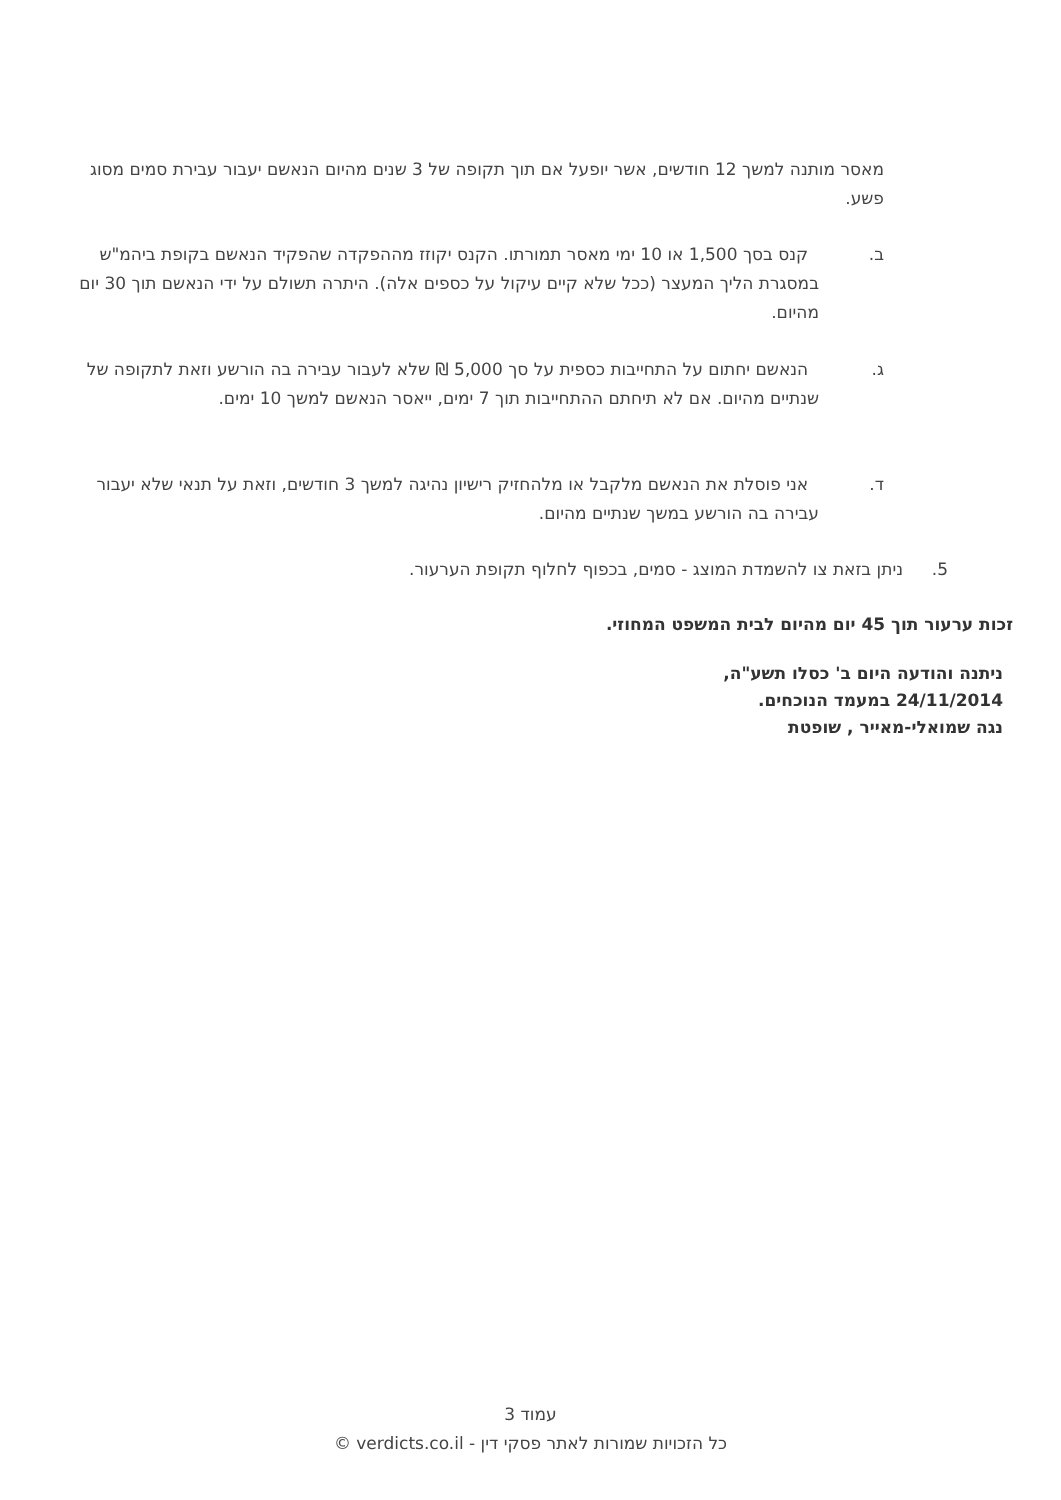מאסר מותנה למשך 12 חודשים, אשר יופעל אם תוך תקופה של 3 שנים מהיום הנאשם יעבור עבירת סמים מסוג פשע.
ב. קנס בסך 1,500 או 10 ימי מאסר תמורתו. הקנס יקוזז מההפקדה שהפקיד הנאשם בקופת ביהמ"ש במסגרת הליך המעצר (ככל שלא קיים עיקול על כספים אלה). היתרה תשולם על ידי הנאשם תוך 30 יום מהיום.
ג. הנאשם יחתום על התחייבות כספית על סך 5,000 ₪ שלא לעבור עבירה בה הורשע וזאת לתקופה של שנתיים מהיום. אם לא תיחתם ההתחייבות תוך 7 ימים, ייאסר הנאשם למשך 10 ימים.
ד. אני פוסלת את הנאשם מלקבל או מלהחזיק רישיון נהיגה למשך 3 חודשים, וזאת על תנאי שלא יעבור עבירה בה הורשע במשך שנתיים מהיום.
5. ניתן בזאת צו להשמדת המוצג - סמים, בכפוף לחלוף תקופת הערעור.
זכות ערעור תוך 45 יום מהיום לבית המשפט המחוזי.
ניתנה והודעה היום ב' כסלו תשע"ה,
24/11/2014 במעמד הנוכחים.
נגה שמואלי-מאייר , שופטת
עמוד 3
כל הזכויות שמורות לאתר פסקי דין - verdicts.co.il ©